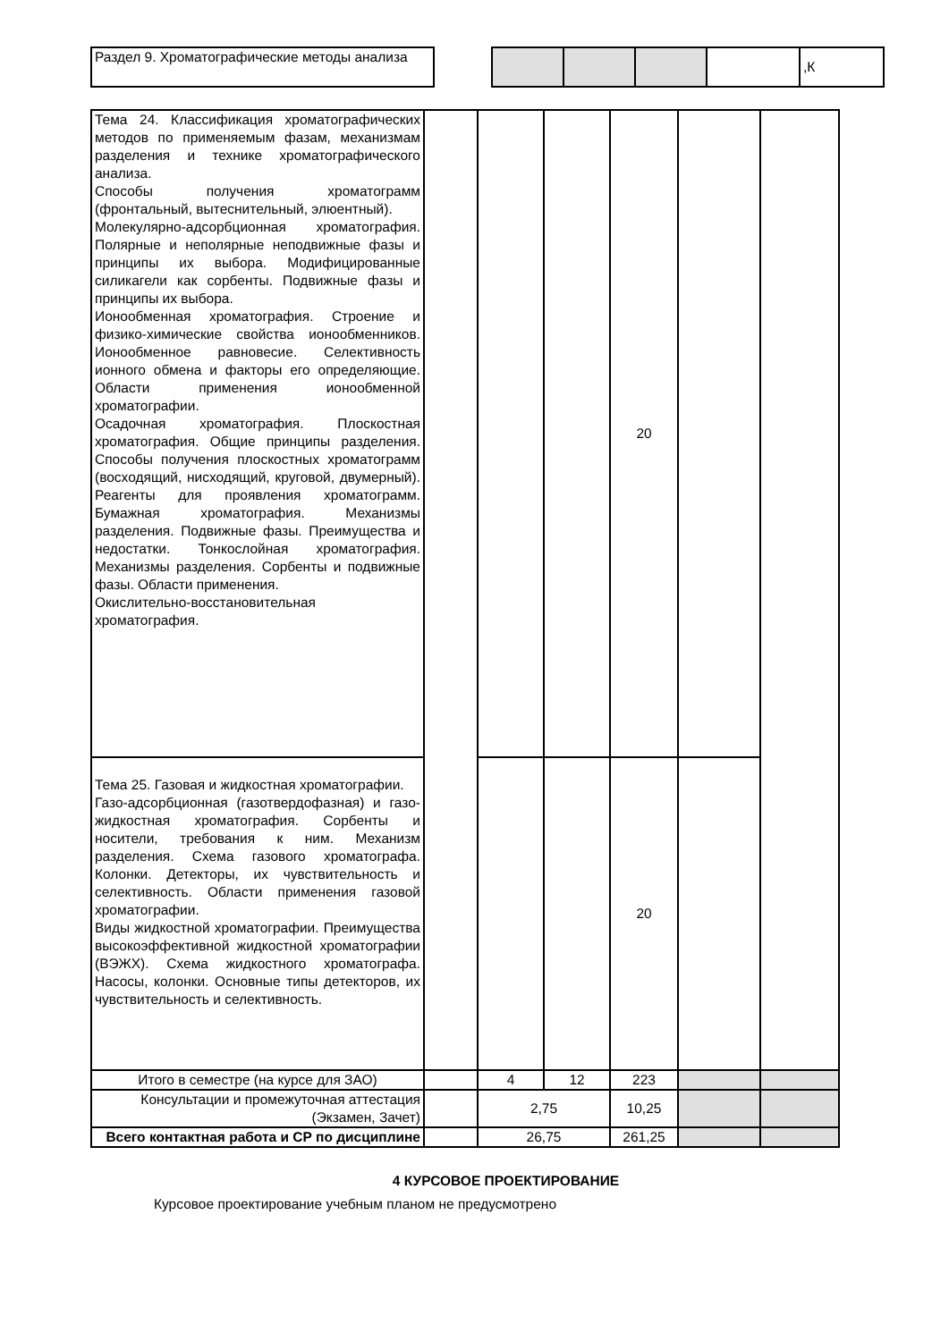| Раздел 9. Хроматографические методы анализа | | | | | | ,К |
| Тема 24. Классификация хроматографических методов по применяемым фазам, механизмам разделения и технике хроматографического анализа. Способы получения хроматограмм (фронтальный, вытеснительный, элюентный). Молекулярно-адсорбционная хроматография. Полярные и неполярные неподвижные фазы и принципы их выбора. Модифицированные силикагели как сорбенты. Подвижные фазы и принципы их выбора. Ионообменная хроматография. Строение и физико-химические свойства ионообменников. Ионообменное равновесие. Селективность ионного обмена и факторы его определяющие. Области применения ионообменной хроматографии. Осадочная хроматография. Плоскостная хроматография. Общие принципы разделения. Способы получения плоскостных хроматограмм (восходящий, нисходящий, круговой, двумерный). Реагенты для проявления хроматограмм. Бумажная хроматография. Механизмы разделения. Подвижные фазы. Преимущества и недостатки. Тонкослойная хроматография. Механизмы разделения. Сорбенты и подвижные фазы. Области применения. Окислительно-восстановительная хроматография. | | | | 20 | | |
| Тема 25. Газовая и жидкостная хроматографии. Газо-адсорбционная (газотвердофазная) и газо-жидкостная хроматография. Сорбенты и носители, требования к ним. Механизм разделения. Схема газового хроматографа. Колонки. Детекторы, их чувствительность и селективность. Области применения газовой хроматографии. Виды жидкостной хроматографии. Преимущества высокоэффективной жидкостной хроматографии (ВЭЖХ). Схема жидкостного хроматографа. Насосы, колонки. Основные типы детекторов, их чувствительность и селективность. | | | | 20 | | |
| Итого в семестре (на курсе для ЗАО) | | 4 | 12 | 223 | | |
| Консультации и промежуточная аттестация (Экзамен, Зачет) | | 2,75 | | 10,25 | | |
| Всего контактная работа и СР по дисциплине | | 26,75 | | 261,25 | | |
4 КУРСОВОЕ ПРОЕКТИРОВАНИЕ
Курсовое проектирование учебным планом не предусмотрено